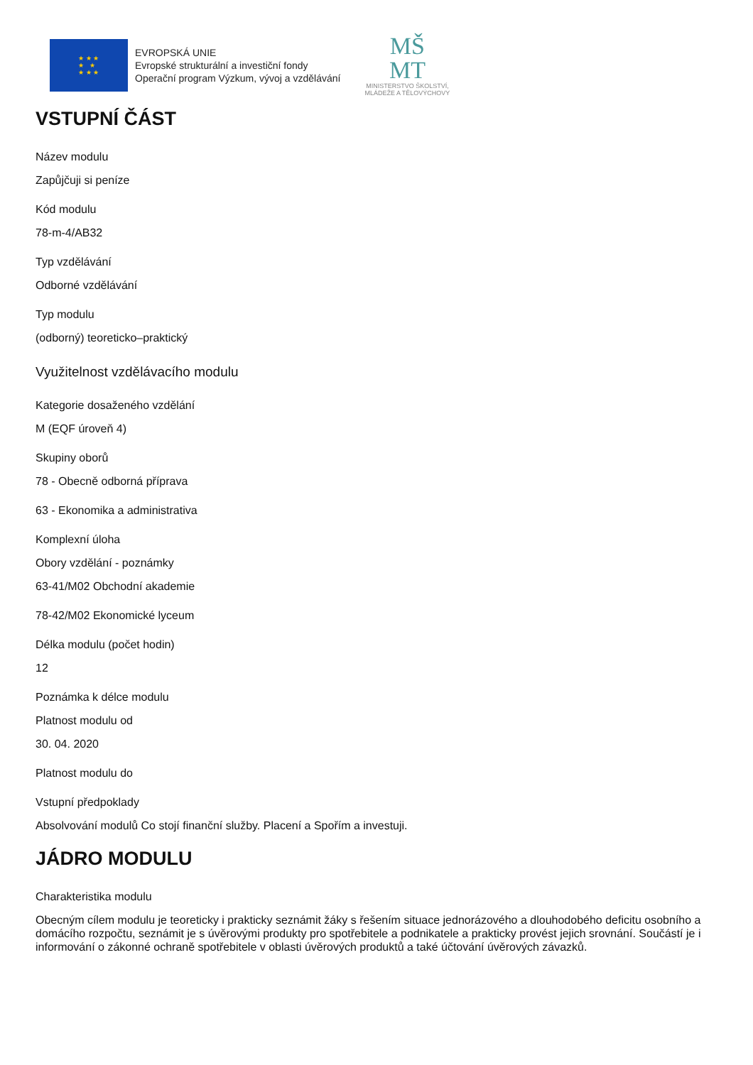★ ★ ★
★ ★
★ ★ ★
EVROPSKÁ UNIE
Evropské strukturální a investiční fondy
Operační program Výzkum, vývoj a vzdělávání
MŠ
MT
MINISTERSTVO ŠKOLSTVÍ,
MLÁDEŽE A TĚLOVÝCHOVY
VSTUPNÍ ČÁST
Název modulu
Zapůjčuji si peníze
Kód modulu
78-m-4/AB32
Typ vzdělávání
Odborné vzdělávání
Typ modulu
(odborný) teoreticko–praktický
Využitelnost vzdělávacího modulu
Kategorie dosaženého vzdělání
M (EQF úroveň 4)
Skupiny oborů
78 - Obecně odborná příprava
63 - Ekonomika a administrativa
Komplexní úloha
Obory vzdělání - poznámky
63-41/M02 Obchodní akademie
78-42/M02 Ekonomické lyceum
Délka modulu (počet hodin)
12
Poznámka k délce modulu
Platnost modulu od
30. 04. 2020
Platnost modulu do
Vstupní předpoklady
Absolvování modulů Co stojí finanční služby. Placení a Spořím a investuji.
JÁDRO MODULU
Charakteristika modulu
Obecným cílem modulu je teoreticky i prakticky seznámit žáky s řešením situace jednorázového a dlouhodobého deficitu osobního a domácího rozpočtu, seznámit je s úvěrovými produkty pro spotřebitele a podnikatele a prakticky provést jejich srovnání. Součástí je i informování o zákonné ochraně spotřebitele v oblasti úvěrových produktů a také účtování úvěrových závazků.